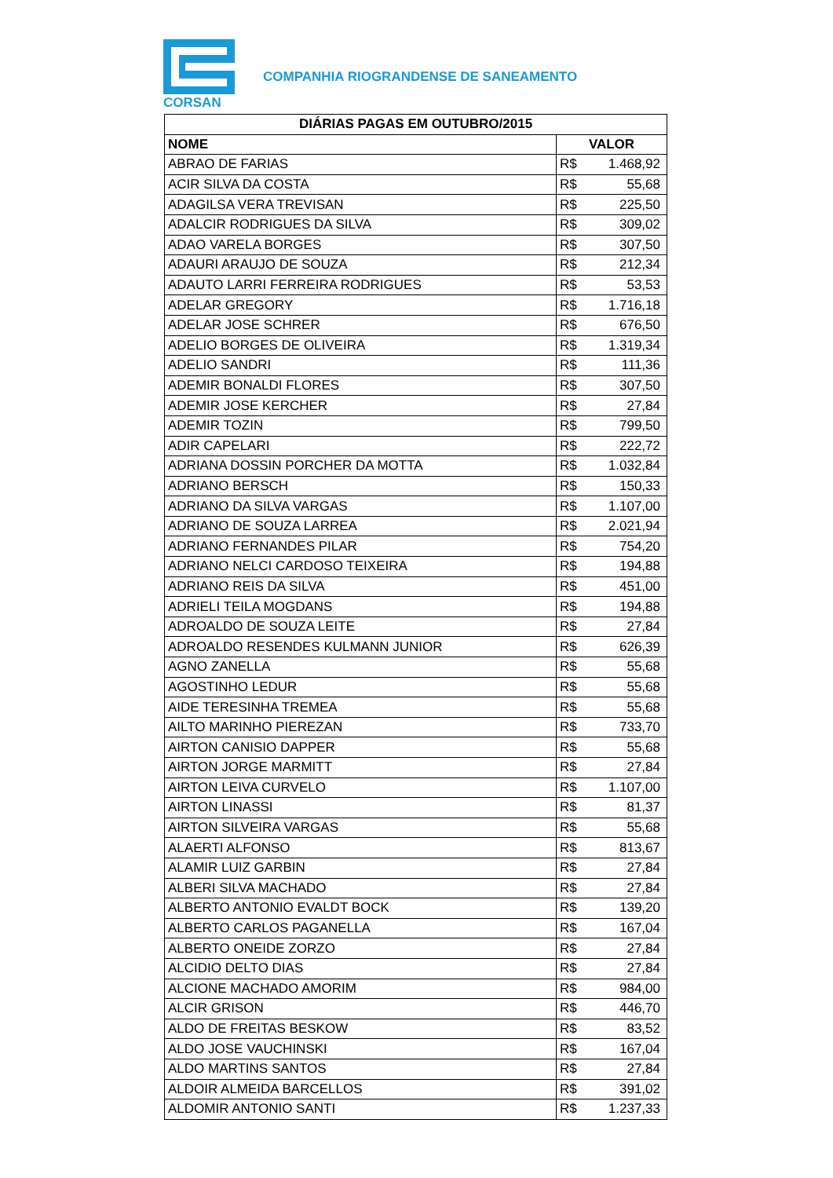CORSAN
COMPANHIA RIOGRANDENSE DE SANEAMENTO
| DIÁRIAS PAGAS EM OUTUBRO/2015 | | |
| --- | --- | --- |
| NOME | VALOR | |
| ABRAO DE FARIAS | R$ | 1.468,92 |
| ACIR SILVA DA COSTA | R$ | 55,68 |
| ADAGILSA VERA TREVISAN | R$ | 225,50 |
| ADALCIR RODRIGUES DA SILVA | R$ | 309,02 |
| ADAO VARELA BORGES | R$ | 307,50 |
| ADAURI ARAUJO DE SOUZA | R$ | 212,34 |
| ADAUTO LARRI FERREIRA RODRIGUES | R$ | 53,53 |
| ADELAR GREGORY | R$ | 1.716,18 |
| ADELAR JOSE SCHRER | R$ | 676,50 |
| ADELIO BORGES DE OLIVEIRA | R$ | 1.319,34 |
| ADELIO SANDRI | R$ | 111,36 |
| ADEMIR BONALDI FLORES | R$ | 307,50 |
| ADEMIR JOSE KERCHER | R$ | 27,84 |
| ADEMIR TOZIN | R$ | 799,50 |
| ADIR CAPELARI | R$ | 222,72 |
| ADRIANA DOSSIN PORCHER DA MOTTA | R$ | 1.032,84 |
| ADRIANO BERSCH | R$ | 150,33 |
| ADRIANO DA SILVA VARGAS | R$ | 1.107,00 |
| ADRIANO DE SOUZA LARREA | R$ | 2.021,94 |
| ADRIANO FERNANDES PILAR | R$ | 754,20 |
| ADRIANO NELCI CARDOSO TEIXEIRA | R$ | 194,88 |
| ADRIANO REIS DA SILVA | R$ | 451,00 |
| ADRIELI TEILA MOGDANS | R$ | 194,88 |
| ADROALDO DE SOUZA LEITE | R$ | 27,84 |
| ADROALDO RESENDES KULMANN JUNIOR | R$ | 626,39 |
| AGNO ZANELLA | R$ | 55,68 |
| AGOSTINHO LEDUR | R$ | 55,68 |
| AIDE TERESINHA TREMEA | R$ | 55,68 |
| AILTO MARINHO PIEREZAN | R$ | 733,70 |
| AIRTON CANISIO DAPPER | R$ | 55,68 |
| AIRTON JORGE MARMITT | R$ | 27,84 |
| AIRTON LEIVA CURVELO | R$ | 1.107,00 |
| AIRTON LINASSI | R$ | 81,37 |
| AIRTON SILVEIRA VARGAS | R$ | 55,68 |
| ALAERTI ALFONSO | R$ | 813,67 |
| ALAMIR LUIZ GARBIN | R$ | 27,84 |
| ALBERI SILVA MACHADO | R$ | 27,84 |
| ALBERTO ANTONIO EVALDT BOCK | R$ | 139,20 |
| ALBERTO CARLOS PAGANELLA | R$ | 167,04 |
| ALBERTO ONEIDE ZORZO | R$ | 27,84 |
| ALCIDIO DELTO DIAS | R$ | 27,84 |
| ALCIONE MACHADO AMORIM | R$ | 984,00 |
| ALCIR GRISON | R$ | 446,70 |
| ALDO DE FREITAS BESKOW | R$ | 83,52 |
| ALDO JOSE VAUCHINSKI | R$ | 167,04 |
| ALDO MARTINS SANTOS | R$ | 27,84 |
| ALDOIR ALMEIDA BARCELLOS | R$ | 391,02 |
| ALDOMIR ANTONIO SANTI | R$ | 1.237,33 |